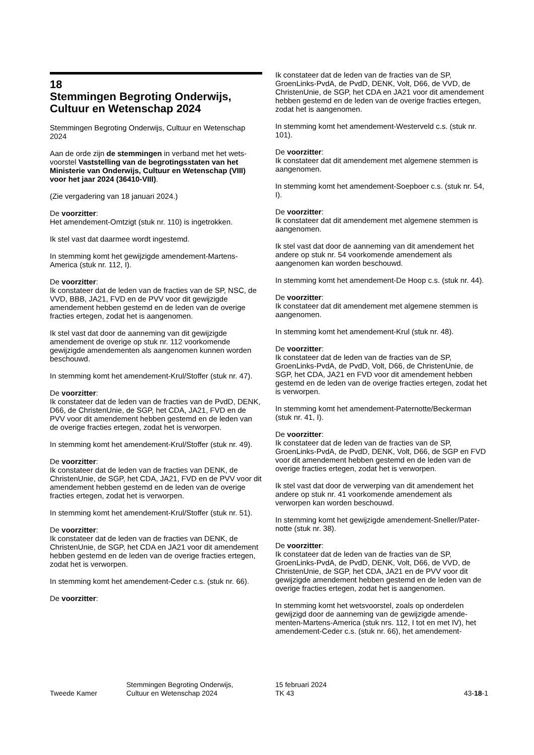18
Stemmingen Begroting Onderwijs, Cultuur en Wetenschap 2024
Stemmingen Begroting Onderwijs, Cultuur en Wetenschap 2024
Aan de orde zijn de stemmingen in verband met het wets­voorstel Vaststelling van de begrotingsstaten van het Ministerie van Onderwijs, Cultuur en Wetenschap (VIII) voor het jaar 2024 (36410-VIII).
(Zie vergadering van 18 januari 2024.)
De voorzitter:
Het amendement-Omtzigt (stuk nr. 110) is ingetrokken.
Ik stel vast dat daarmee wordt ingestemd.
In stemming komt het gewijzigde amendement-Martens-America (stuk nr. 112, I).
De voorzitter:
Ik constateer dat de leden van de fracties van de SP, NSC, de VVD, BBB, JA21, FVD en de PVV voor dit gewijzigde amendement hebben gestemd en de leden van de overige fracties ertegen, zodat het is aangenomen.
Ik stel vast dat door de aanneming van dit gewijzigde amendement de overige op stuk nr. 112 voorkomende gewijzigde amendementen als aangenomen kunnen worden beschouwd.
In stemming komt het amendement-Krul/Stoffer (stuk nr. 47).
De voorzitter:
Ik constateer dat de leden van de fracties van de PvdD, DENK, D66, de ChristenUnie, de SGP, het CDA, JA21, FVD en de PVV voor dit amendement hebben gestemd en de leden van de overige fracties ertegen, zodat het is verwor­pen.
In stemming komt het amendement-Krul/Stoffer (stuk nr. 49).
De voorzitter:
Ik constateer dat de leden van de fracties van DENK, de ChristenUnie, de SGP, het CDA, JA21, FVD en de PVV voor dit amendement hebben gestemd en de leden van de ove­rige fracties ertegen, zodat het is verworpen.
In stemming komt het amendement-Krul/Stoffer (stuk nr. 51).
De voorzitter:
Ik constateer dat de leden van de fracties van DENK, de ChristenUnie, de SGP, het CDA en JA21 voor dit amende­ment hebben gestemd en de leden van de overige fracties ertegen, zodat het is verworpen.
In stemming komt het amendement-Ceder c.s. (stuk nr. 66).
De voorzitter:
Ik constateer dat de leden van de fracties van de SP, GroenLinks-PvdA, de PvdD, DENK, Volt, D66, de VVD, de ChristenUnie, de SGP, het CDA en JA21 voor dit amende­ment hebben gestemd en de leden van de overige fracties ertegen, zodat het is aangenomen.
In stemming komt het amendement-Westerveld c.s. (stuk nr. 101).
De voorzitter:
Ik constateer dat dit amendement met algemene stemmen is aangenomen.
In stemming komt het amendement-Soepboer c.s. (stuk nr. 54, I).
De voorzitter:
Ik constateer dat dit amendement met algemene stemmen is aangenomen.
Ik stel vast dat door de aanneming van dit amendement het andere op stuk nr. 54 voorkomende amendement als aangenomen kan worden beschouwd.
In stemming komt het amendement-De Hoop c.s. (stuk nr. 44).
De voorzitter:
Ik constateer dat dit amendement met algemene stemmen is aangenomen.
In stemming komt het amendement-Krul (stuk nr. 48).
De voorzitter:
Ik constateer dat de leden van de fracties van de SP, GroenLinks-PvdA, de PvdD, Volt, D66, de ChristenUnie, de SGP, het CDA, JA21 en FVD voor dit amendement hebben gestemd en de leden van de overige fracties ertegen, zodat het is verworpen.
In stemming komt het amendement-Paternotte/Beckerman (stuk nr. 41, I).
De voorzitter:
Ik constateer dat de leden van de fracties van de SP, GroenLinks-PvdA, de PvdD, DENK, Volt, D66, de SGP en FVD voor dit amendement hebben gestemd en de leden van de overige fracties ertegen, zodat het is verworpen.
Ik stel vast dat door de verwerping van dit amendement het andere op stuk nr. 41 voorkomende amendement als verworpen kan worden beschouwd.
In stemming komt het gewijzigde amendement-Sneller/Pater­notte (stuk nr. 38).
De voorzitter:
Ik constateer dat de leden van de fracties van de SP, GroenLinks-PvdA, de PvdD, DENK, Volt, D66, de VVD, de ChristenUnie, de SGP, het CDA, JA21 en de PVV voor dit gewijzigde amendement hebben gestemd en de leden van de overige fracties ertegen, zodat het is aangenomen.
In stemming komt het wetsvoorstel, zoals op onderdelen gewijzigd door de aanneming van de gewijzigde amende­menten-Martens-America (stuk nrs. 112, I tot en met IV), het amendement-Ceder c.s. (stuk nr. 66), het amendement-
Tweede Kamer
Stemmingen Begroting Onderwijs,
Cultuur en Wetenschap 2024
15 februari 2024
TK 43
43-18-1